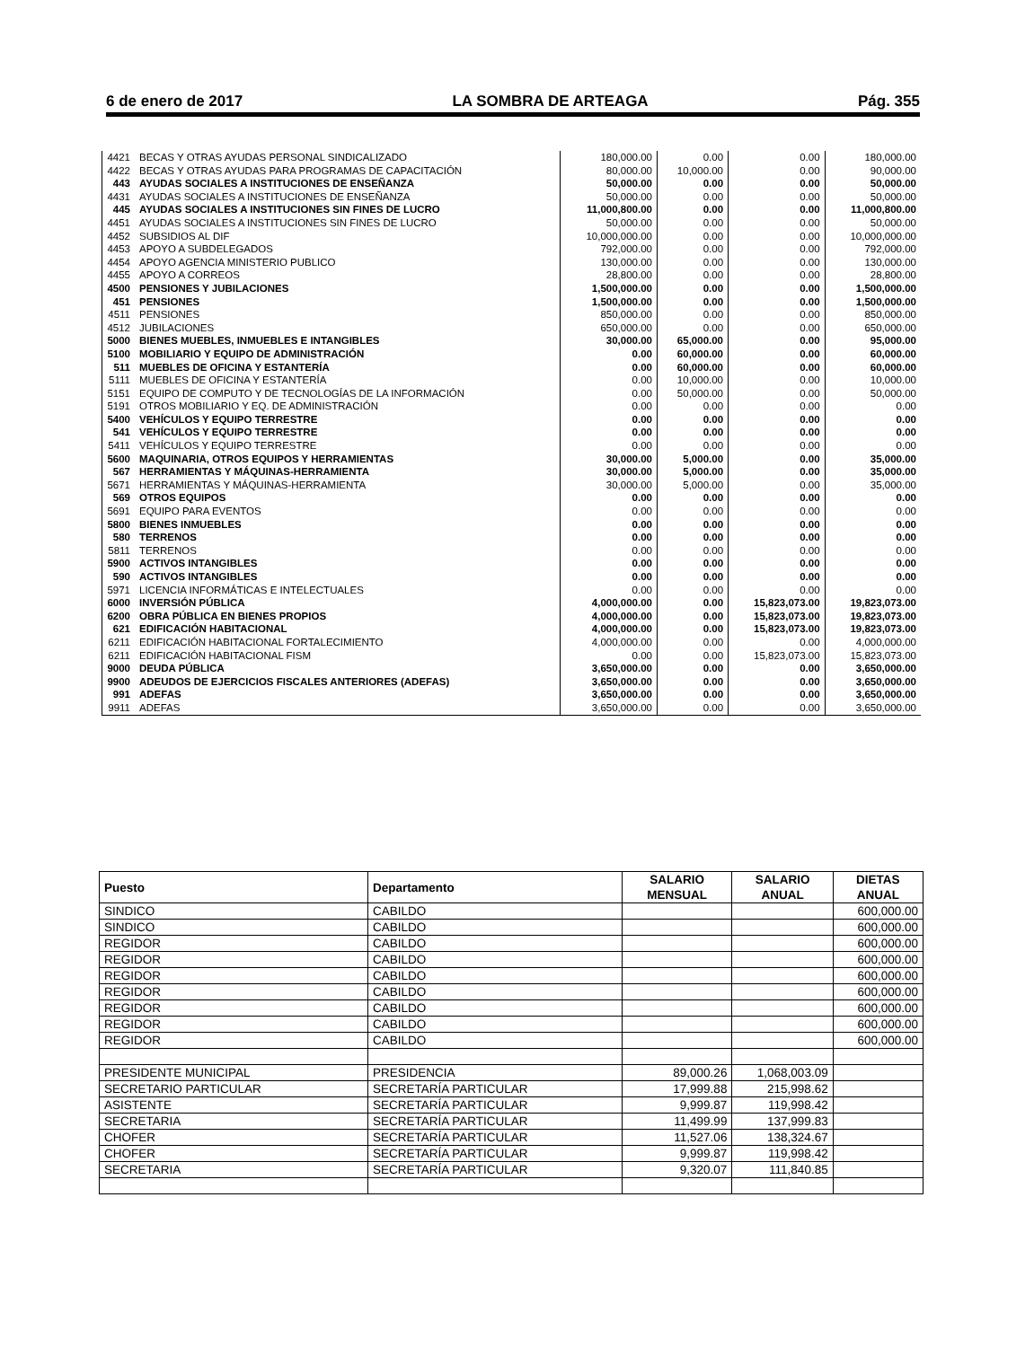6 de enero de 2017 LA SOMBRA DE ARTEAGA Pág. 355
| 4421 | BECAS Y OTRAS AYUDAS PERSONAL SINDICALIZADO | 180,000.00 | 0.00 | 0.00 | 180,000.00 |
| 4422 | BECAS Y OTRAS AYUDAS PARA PROGRAMAS DE CAPACITACIÓN | 80,000.00 | 10,000.00 | 0.00 | 90,000.00 |
| 443 | AYUDAS SOCIALES A INSTITUCIONES DE ENSEÑANZA | 50,000.00 | 0.00 | 0.00 | 50,000.00 |
| 4431 | AYUDAS SOCIALES A INSTITUCIONES DE ENSEÑANZA | 50,000.00 | 0.00 | 0.00 | 50,000.00 |
| 445 | AYUDAS SOCIALES A INSTITUCIONES SIN FINES DE LUCRO | 11,000,800.00 | 0.00 | 0.00 | 11,000,800.00 |
| 4451 | AYUDAS SOCIALES A INSTITUCIONES SIN FINES DE LUCRO | 50,000.00 | 0.00 | 0.00 | 50,000.00 |
| 4452 | SUBSIDIOS AL DIF | 10,000,000.00 | 0.00 | 0.00 | 10,000,000.00 |
| 4453 | APOYO A SUBDELEGADOS | 792,000.00 | 0.00 | 0.00 | 792,000.00 |
| 4454 | APOYO AGENCIA MINISTERIO PUBLICO | 130,000.00 | 0.00 | 0.00 | 130,000.00 |
| 4455 | APOYO A CORREOS | 28,800.00 | 0.00 | 0.00 | 28,800.00 |
| 4500 | PENSIONES Y JUBILACIONES | 1,500,000.00 | 0.00 | 0.00 | 1,500,000.00 |
| 451 | PENSIONES | 1,500,000.00 | 0.00 | 0.00 | 1,500,000.00 |
| 4511 | PENSIONES | 850,000.00 | 0.00 | 0.00 | 850,000.00 |
| 4512 | JUBILACIONES | 650,000.00 | 0.00 | 0.00 | 650,000.00 |
| 5000 | BIENES MUEBLES, INMUEBLES E INTANGIBLES | 30,000.00 | 65,000.00 | 0.00 | 95,000.00 |
| 5100 | MOBILIARIO Y EQUIPO DE ADMINISTRACIÓN | 0.00 | 60,000.00 | 0.00 | 60,000.00 |
| 511 | MUEBLES DE OFICINA Y ESTANTERÍA | 0.00 | 60,000.00 | 0.00 | 60,000.00 |
| 5111 | MUEBLES DE OFICINA Y ESTANTERÍA | 0.00 | 10,000.00 | 0.00 | 10,000.00 |
| 5151 | EQUIPO DE COMPUTO Y DE TECNOLOGÍAS DE LA INFORMACIÓN | 0.00 | 50,000.00 | 0.00 | 50,000.00 |
| 5191 | OTROS MOBILIARIO Y EQ. DE ADMINISTRACIÓN | 0.00 | 0.00 | 0.00 | 0.00 |
| 5400 | VEHÍCULOS Y EQUIPO TERRESTRE | 0.00 | 0.00 | 0.00 | 0.00 |
| 541 | VEHÍCULOS Y EQUIPO TERRESTRE | 0.00 | 0.00 | 0.00 | 0.00 |
| 5411 | VEHÍCULOS Y EQUIPO TERRESTRE | 0.00 | 0.00 | 0.00 | 0.00 |
| 5600 | MAQUINARIA, OTROS EQUIPOS Y HERRAMIENTAS | 30,000.00 | 5,000.00 | 0.00 | 35,000.00 |
| 567 | HERRAMIENTAS Y MÁQUINAS-HERRAMIENTA | 30,000.00 | 5,000.00 | 0.00 | 35,000.00 |
| 5671 | HERRAMIENTAS Y MÁQUINAS-HERRAMIENTA | 30,000.00 | 5,000.00 | 0.00 | 35,000.00 |
| 569 | OTROS EQUIPOS | 0.00 | 0.00 | 0.00 | 0.00 |
| 5691 | EQUIPO PARA EVENTOS | 0.00 | 0.00 | 0.00 | 0.00 |
| 5800 | BIENES INMUEBLES | 0.00 | 0.00 | 0.00 | 0.00 |
| 580 | TERRENOS | 0.00 | 0.00 | 0.00 | 0.00 |
| 5811 | TERRENOS | 0.00 | 0.00 | 0.00 | 0.00 |
| 5900 | ACTIVOS INTANGIBLES | 0.00 | 0.00 | 0.00 | 0.00 |
| 590 | ACTIVOS INTANGIBLES | 0.00 | 0.00 | 0.00 | 0.00 |
| 5971 | LICENCIA INFORMÁTICAS E INTELECTUALES | 0.00 | 0.00 | 0.00 | 0.00 |
| 6000 | INVERSIÓN PÚBLICA | 4,000,000.00 | 0.00 | 15,823,073.00 | 19,823,073.00 |
| 6200 | OBRA PÚBLICA EN BIENES PROPIOS | 4,000,000.00 | 0.00 | 15,823,073.00 | 19,823,073.00 |
| 621 | EDIFICACIÓN HABITACIONAL | 4,000,000.00 | 0.00 | 15,823,073.00 | 19,823,073.00 |
| 6211 | EDIFICACIÓN HABITACIONAL FORTALECIMIENTO | 4,000,000.00 | 0.00 | 0.00 | 4,000,000.00 |
| 6211 | EDIFICACIÓN HABITACIONAL FISM | 0.00 | 0.00 | 15,823,073.00 | 15,823,073.00 |
| 9000 | DEUDA PÚBLICA | 3,650,000.00 | 0.00 | 0.00 | 3,650,000.00 |
| 9900 | ADEUDOS DE EJERCICIOS FISCALES ANTERIORES (ADEFAS) | 3,650,000.00 | 0.00 | 0.00 | 3,650,000.00 |
| 991 | ADEFAS | 3,650,000.00 | 0.00 | 0.00 | 3,650,000.00 |
| 9911 | ADEFAS | 3,650,000.00 | 0.00 | 0.00 | 3,650,000.00 |
| Puesto | Departamento | SALARIO MENSUAL | SALARIO ANUAL | DIETAS ANUAL |
| --- | --- | --- | --- | --- |
| SINDICO | CABILDO | | | 600,000.00 |
| SINDICO | CABILDO | | | 600,000.00 |
| REGIDOR | CABILDO | | | 600,000.00 |
| REGIDOR | CABILDO | | | 600,000.00 |
| REGIDOR | CABILDO | | | 600,000.00 |
| REGIDOR | CABILDO | | | 600,000.00 |
| REGIDOR | CABILDO | | | 600,000.00 |
| REGIDOR | CABILDO | | | 600,000.00 |
| REGIDOR | CABILDO | | | 600,000.00 |
| PRESIDENTE MUNICIPAL | PRESIDENCIA | 89,000.26 | 1,068,003.09 | |
| SECRETARIO PARTICULAR | SECRETARÍA PARTICULAR | 17,999.88 | 215,998.62 | |
| ASISTENTE | SECRETARÍA PARTICULAR | 9,999.87 | 119,998.42 | |
| SECRETARIA | SECRETARÍA PARTICULAR | 11,499.99 | 137,999.83 | |
| CHOFER | SECRETARÍA PARTICULAR | 11,527.06 | 138,324.67 | |
| CHOFER | SECRETARÍA PARTICULAR | 9,999.87 | 119,998.42 | |
| SECRETARIA | SECRETARÍA PARTICULAR | 9,320.07 | 111,840.85 | |